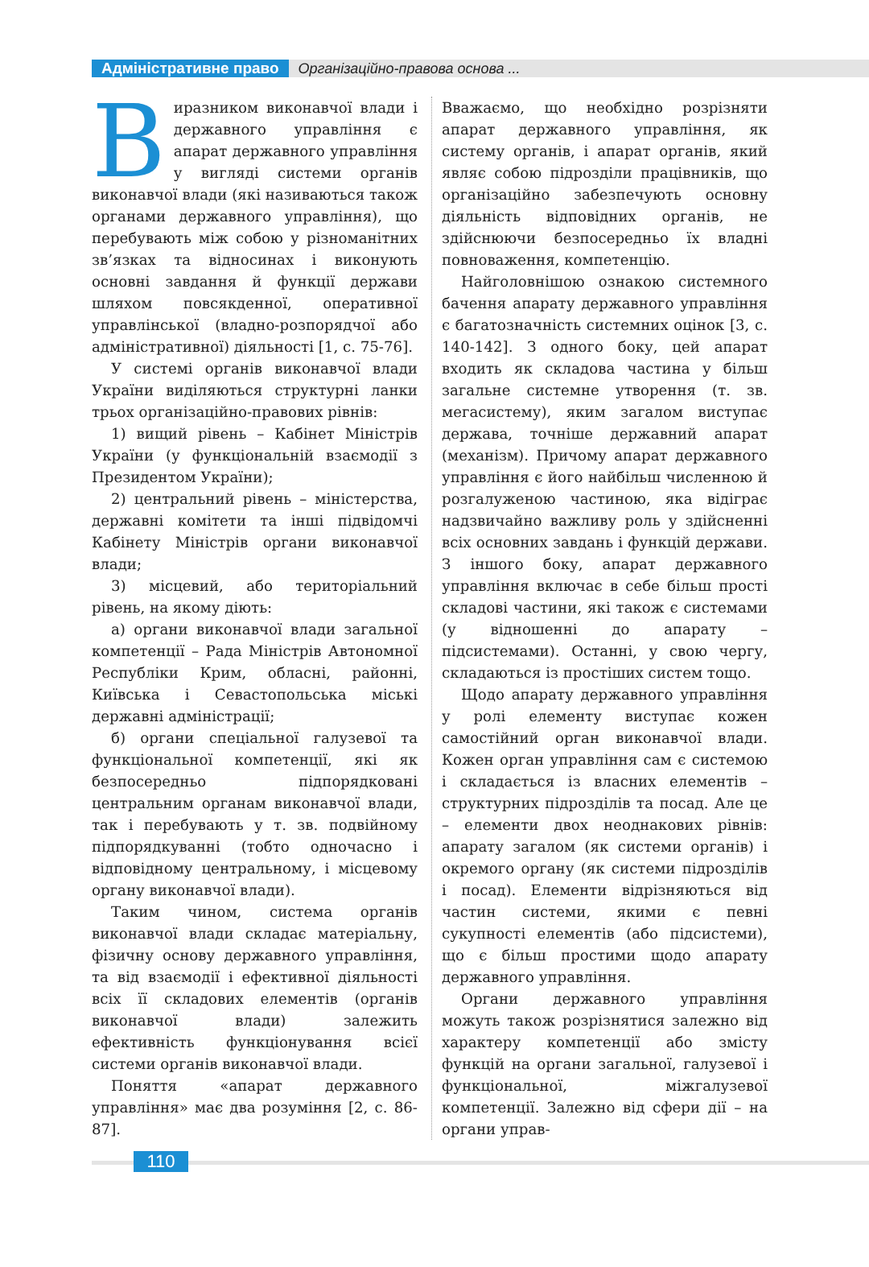Адміністративне право Організаційно-правова основа ...
Виразником виконавчої влади і державного управління є апарат державного управління у вигляді системи органів виконавчої влади (які називаються також органами державного управління), що перебувають між собою у різноманітних зв’язках та відносинах і виконують основні завдання й функції держави шляхом повсякденної, оперативної управлінської (владно-розпорядчої або адміністративної) діяльності [1, с. 75-76].
У системі органів виконавчої влади України виділяються структурні ланки трьох організаційно-правових рівнів:
1) вищий рівень – Кабінет Міністрів України (у функціональній взаємодії з Президентом України);
2) центральний рівень – міністерства, державні комітети та інші підвідомчі Кабінету Міністрів органи виконавчої влади;
3) місцевий, або територіальний рівень, на якому діють:
а) органи виконавчої влади загальної компетенції – Рада Міністрів Автономної Республіки Крим, обласні, районні, Київська і Севастопольська міські державні адміністрації;
б) органи спеціальної галузевої та функціональної компетенції, які як безпосередньо підпорядковані центральним органам виконавчої влади, так і перебувають у т. зв. подвійному підпорядкуванні (тобто одночасно і відповідному центральному, і місцевому органу виконавчої влади).
Таким чином, система органів виконавчої влади складає матеріальну, фізичну основу державного управління, та від взаємодії і ефективної діяльності всіх її складових елементів (органів виконавчої влади) залежить ефективність функціонування всієї системи органів виконавчої влади.
Поняття «апарат державного управління» має два розуміння [2, с. 86-87].
Вважаємо, що необхідно розрізняти апарат державного управління, як систему органів, і апарат органів, який являє собою підрозділи працівників, що організаційно забезпечують основну діяльність відповідних органів, не здійснюючи безпосередньо їх владні повноваження, компетенцію.
Найголовнішою ознакою системного бачення апарату державного управління є багатозначність системних оцінок [3, с. 140-142]. З одного боку, цей апарат входить як складова частина у більш загальне системне утворення (т. зв. мегасистему), яким загалом виступає держава, точніше державний апарат (механізм). Причому апарат державного управління є його найбільш численною й розгалуженою частиною, яка відіграє надзвичайно важливу роль у здійсненні всіх основних завдань і функцій держави. З іншого боку, апарат державного управління включає в себе більш прості складові частини, які також є системами (у відношенні до апарату – підсистемами). Останні, у свою чергу, складаються із простіших систем тощо.
Щодо апарату державного управління у ролі елементу виступає кожен самостійний орган виконавчої влади. Кожен орган управління сам є системою і складається із власних елементів – структурних підрозділів та посад. Але це – елементи двох неоднакових рівнів: апарату загалом (як системи органів) і окремого органу (як системи підрозділів і посад). Елементи відрізняються від частин системи, якими є певні сукупності елементів (або підсистеми), що є більш простими щодо апарату державного управління.
Органи державного управління можуть також розрізнятися залежно від характеру компетенції або змісту функцій на органи загальної, галузевої і функціональної, міжгалузевої компетенції. Залежно від сфери дії – на органи управ-
110